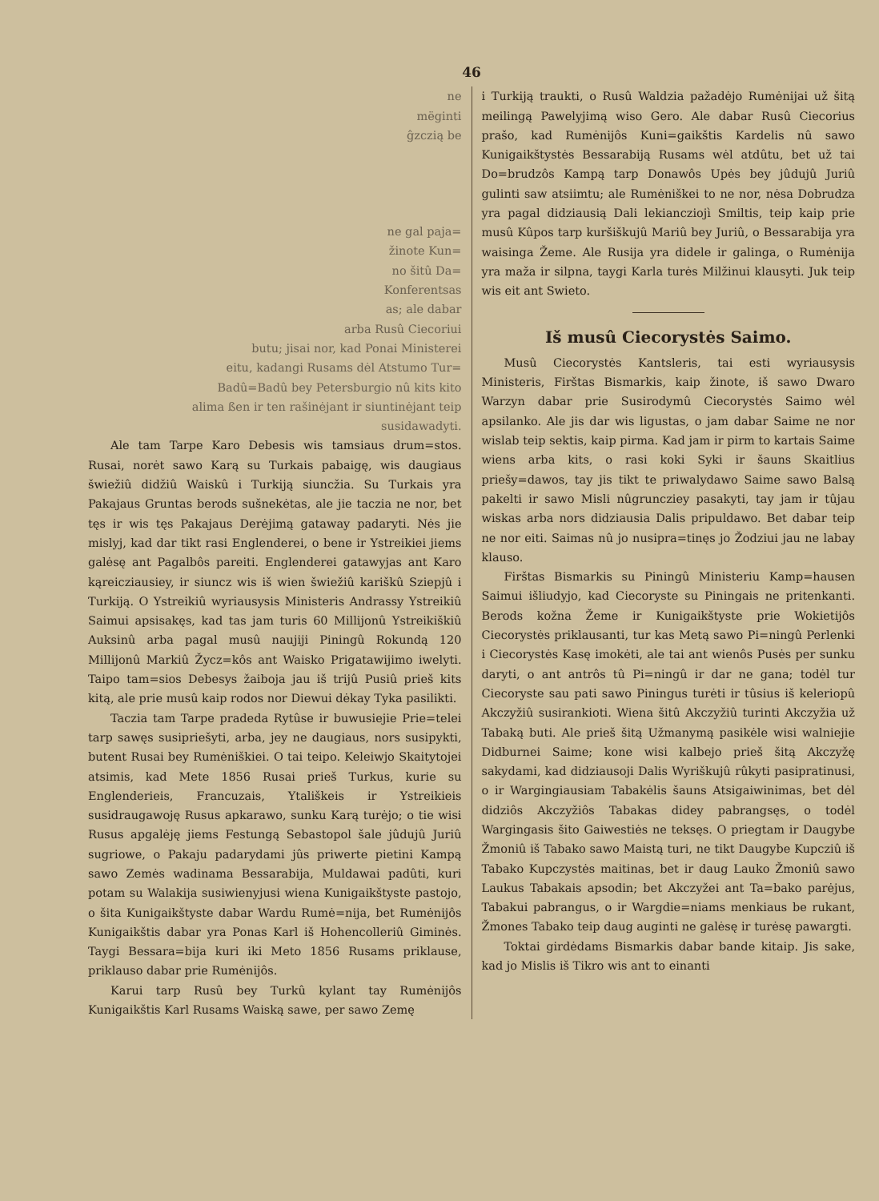46
ne
mëginti
ĝzczią be
ne gal paja=
žinote Kun=
no šitû Da=
Konferentsas
as; ale dabar
arba Rusû Ciecoriui
butu; jisai nor, kad Ponai Ministerei
eitu, kadangi Rusams dėl Atstumo Tur=
Badû=Badû bey Petersburgio nû kits kito
alima ßen ir ten rašinėjant ir siuntinėjant teip
susidawadyti.
Ale tam Tarpe Karo Debesis wis tamsiaus drum=stos. Rusai, norėt sawo Karą su Turkais pabaigę, wis daugiaus šwiežiû didžiû Waiskû i Turkiją siuncžia. Su Turkais yra Pakajaus Gruntas berods sušnekėtas, ale jie taczia ne nor, bet tęs ir wis tęs Pakajaus Derėjimą gataway padaryti. Nės jie mislyj, kad dar tikt rasi Englenderei, o bene ir Ystreikiei jiems galėsę ant Pagalbôs pareiti. Englenderei gatawyjas ant Karo kąreicziausiey, ir siuncz wis iš wien šwiežiû kariškû Sziepjû i Turkiją. O Ystreikiû wyriausysis Ministeris Andrassy Ystreikiû Saimui apsisakęs, kad tas jam turis 60 Millijonû Ystreikiškiû Auksinû arba pagal musû naujiji Piningû Rokundą 120 Millijonû Markiû Žycz=kôs ant Waisko Prigatawijimo iwelyti. Taipo tam=sios Debesys žaiboja jau iš trijû Pusiû prieš kits kitą, ale prie musû kaip rodos nor Diewui dėkay Tyka pasilikti.
Taczia tam Tarpe pradeda Rytûse ir buwusiejie Prie=telei tarp sawęs susipriešyti, arba, jey ne daugiaus, nors susipykti, butent Rusai bey Rumėniškiei. O tai teipo. Keleiwjo Skaitytojei atsimis, kad Mete 1856 Rusai prieš Turkus, kurie su Englenderieis, Francuzais, Ytališkeis ir Ystreikieis susidraugawoję Rusus apkarawo, sunku Karą turėjo; o tie wisi Rusus apgalėję jiems Festungą Sebastopol šale jûdujû Juriû sugriowe, o Pakaju padarydami jûs priwerte pietini Kampą sawo Zemės wadinama Bessarabija, Muldawai padûti, kuri potam su Walakija susiwienyjusi wiena Kunigaikštyste pastojo, o šita Kunigaikštyste dabar Wardu Rumė=nija, bet Rumėnijôs Kunigaikštis dabar yra Ponas Karl iš Hohencolleriû Giminės. Taygi Bessara=bija kuri iki Meto 1856 Rusams priklause, priklauso dabar prie Rumėnijôs.
Karui tarp Rusû bey Turkû kylant tay Rumėnijôs Kunigaikštis Karl Rusams Waiską sawe, per sawo Zemę
i Turkiją traukti, o Rusû Waldzia pažadėjo Rumėnijai už šitą meilingą Pawelyjimą wiso Gero. Ale dabar Rusû Ciecorius prašo, kad Rumėnijôs Kuni=gaikštis Kardelis nû sawo Kunigaikštystės Bessarabiją Rusams wėl atdûtu, bet už tai Do=brudzôs Kampą tarp Donawôs Upės bey jûdujû Juriû gulinti saw atsiimtu; ale Rumėniškei to ne nor, nėsa Dobrudza yra pagal didziausią Dali lekiancziojì Smiltis, teip kaip prie musû Kûpos tarp kuršiškujû Mariû bey Juriû, o Bessarabija yra waisinga Žeme. Ale Rusija yra didele ir galinga, o Rumėnija yra maža ir silpna, taygi Karla turės Milžinui klausyti. Juk teip wis eit ant Swieto.
Iš musû Ciecorystės Saimo.
Musû Ciecorystės Kantsleris, tai esti wyriausysis Ministeris, Firštas Bismarkis, kaip žinote, iš sawo Dwaro Warzyn dabar prie Susirodymû Ciecorystės Saimo wėl apsilanko. Ale jis dar wis ligustas, o jam dabar Saime ne nor wislab teip sektis, kaip pirma. Kad jam ir pirm to kartais Saime wiens arba kits, o rasi koki Syki ir šauns Skaitlius priešy=dawos, tay jis tikt te priwalydawo Saime sawo Balsą pakelti ir sawo Misli nûgruncziey pasakyti, tay jam ir tûjau wiskas arba nors didziausia Dalis pripuldawo. Bet dabar teip ne nor eiti. Saimas nû jo nusipra=tinęs jo Žodziui jau ne labay klauso.
Firštas Bismarkis su Piningû Ministeriu Kamp=hausen Saimui išliudyjo, kad Ciecoryste su Piningais ne pritenkanti. Berods kožna Žeme ir Kunigaikštyste prie Wokietijôs Ciecorystės priklausanti, tur kas Metą sawo Pi=ningû Perlenki i Ciecorystės Kasę imokėti, ale tai ant wienôs Pusės per sunku daryti, o ant antrôs tû Pi=ningû ir dar ne gana; todėl tur Ciecoryste sau pati sawo Piningus turėti ir tûsius iš keleriopû Akczyžiû susirankioti. Wiena šitû Akczyžiû turinti Akczyžia už Tabaką buti. Ale prieš šitą Užmanymą pasikėle wisi walniejie Didburnei Saime; kone wisi kalbejo prieš šitą Akczyžę sakydami, kad didziausoji Dalis Wyriškujû rûkyti pasipratinusi, o ir Wargingiausiam Tabakėlis šauns Atsigaiwinimas, bet dėl didziôs Akczyžiôs Tabakas didey pabrangsęs, o todėl Wargingasis šito Gaiwestiės ne teksęs. O priegtam ir Daugybe Žmoniû iš Tabako sawo Maistą turi, ne tikt Daugybe Kupcziû iš Tabako Kupczystės maitinas, bet ir daug Lauko Žmoniû sawo Laukus Tabakais apsodin; bet Akczyžei ant Ta=bako parėjus, Tabakui pabrangus, o ir Wargdie=niams menkiaus be rukant, Žmones Tabako teip daug auginti ne galėsę ir turėsę pawargti.
Toktai girdėdams Bismarkis dabar bande kitaip. Jis sake, kad jo Mislis iš Tikro wis ant to einanti